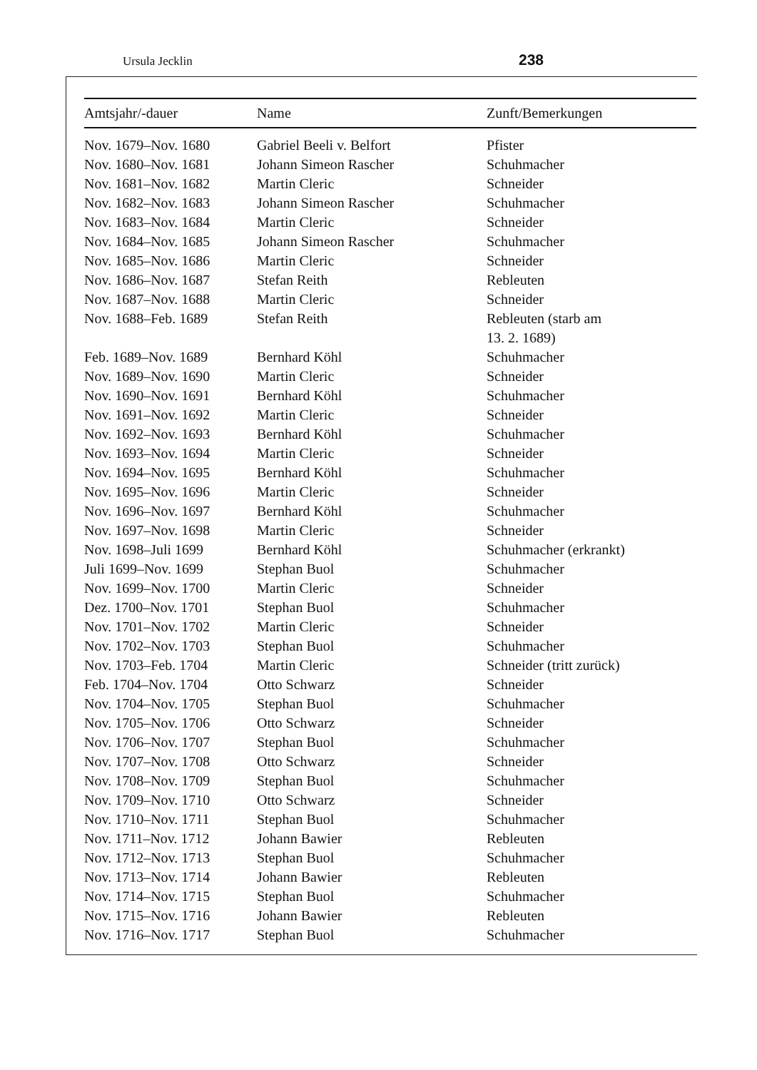Ursula Jecklin 238
| Amtsjahr/-dauer | Name | Zunft/Bemerkungen |
| --- | --- | --- |
| Nov. 1679–Nov. 1680 | Gabriel Beeli v. Belfort | Pfister |
| Nov. 1680–Nov. 1681 | Johann Simeon Rascher | Schuhmacher |
| Nov. 1681–Nov. 1682 | Martin Cleric | Schneider |
| Nov. 1682–Nov. 1683 | Johann Simeon Rascher | Schuhmacher |
| Nov. 1683–Nov. 1684 | Martin Cleric | Schneider |
| Nov. 1684–Nov. 1685 | Johann Simeon Rascher | Schuhmacher |
| Nov. 1685–Nov. 1686 | Martin Cleric | Schneider |
| Nov. 1686–Nov. 1687 | Stefan Reith | Rebleuten |
| Nov. 1687–Nov. 1688 | Martin Cleric | Schneider |
| Nov. 1688–Feb. 1689 | Stefan Reith | Rebleuten (starb am 13. 2. 1689) |
| Feb. 1689–Nov. 1689 | Bernhard Köhl | Schuhmacher |
| Nov. 1689–Nov. 1690 | Martin Cleric | Schneider |
| Nov. 1690–Nov. 1691 | Bernhard Köhl | Schuhmacher |
| Nov. 1691–Nov. 1692 | Martin Cleric | Schneider |
| Nov. 1692–Nov. 1693 | Bernhard Köhl | Schuhmacher |
| Nov. 1693–Nov. 1694 | Martin Cleric | Schneider |
| Nov. 1694–Nov. 1695 | Bernhard Köhl | Schuhmacher |
| Nov. 1695–Nov. 1696 | Martin Cleric | Schneider |
| Nov. 1696–Nov. 1697 | Bernhard Köhl | Schuhmacher |
| Nov. 1697–Nov. 1698 | Martin Cleric | Schneider |
| Nov. 1698–Juli 1699 | Bernhard Köhl | Schuhmacher (erkrankt) |
| Juli 1699–Nov. 1699 | Stephan Buol | Schuhmacher |
| Nov. 1699–Nov. 1700 | Martin Cleric | Schneider |
| Dez. 1700–Nov. 1701 | Stephan Buol | Schuhmacher |
| Nov. 1701–Nov. 1702 | Martin Cleric | Schneider |
| Nov. 1702–Nov. 1703 | Stephan Buol | Schuhmacher |
| Nov. 1703–Feb. 1704 | Martin Cleric | Schneider (tritt zurück) |
| Feb. 1704–Nov. 1704 | Otto Schwarz | Schneider |
| Nov. 1704–Nov. 1705 | Stephan Buol | Schuhmacher |
| Nov. 1705–Nov. 1706 | Otto Schwarz | Schneider |
| Nov. 1706–Nov. 1707 | Stephan Buol | Schuhmacher |
| Nov. 1707–Nov. 1708 | Otto Schwarz | Schneider |
| Nov. 1708–Nov. 1709 | Stephan Buol | Schuhmacher |
| Nov. 1709–Nov. 1710 | Otto Schwarz | Schneider |
| Nov. 1710–Nov. 1711 | Stephan Buol | Schuhmacher |
| Nov. 1711–Nov. 1712 | Johann Bawier | Rebleuten |
| Nov. 1712–Nov. 1713 | Stephan Buol | Schuhmacher |
| Nov. 1713–Nov. 1714 | Johann Bawier | Rebleuten |
| Nov. 1714–Nov. 1715 | Stephan Buol | Schuhmacher |
| Nov. 1715–Nov. 1716 | Johann Bawier | Rebleuten |
| Nov. 1716–Nov. 1717 | Stephan Buol | Schuhmacher |